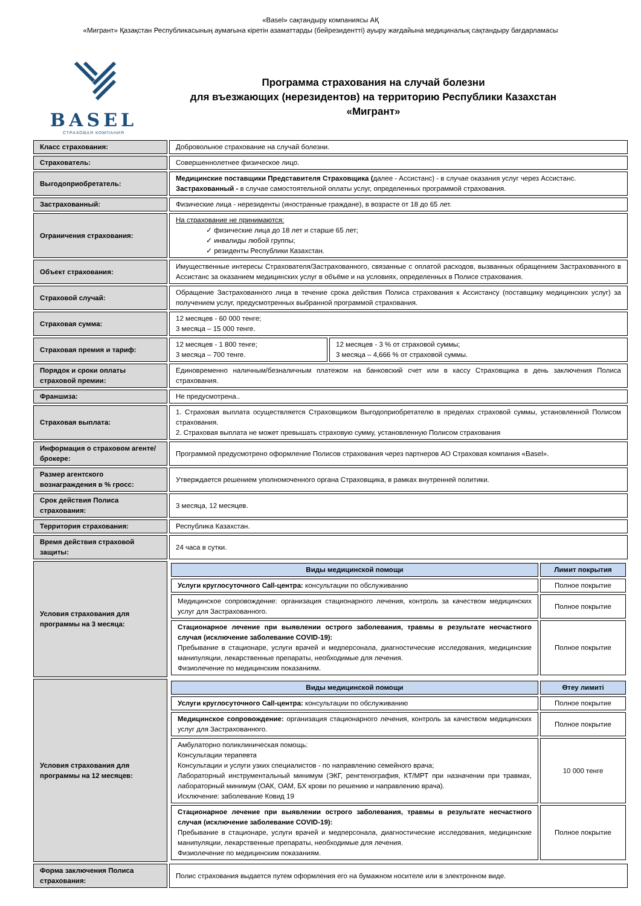«Basel» сақтандыру компаниясы АҚ
«Мигрант» Қазақстан Республикасының аумағына кіретін азаматтарды (бейрезидентті) ауыру жағдайына медициналық сақтандыру бағдарламасы
BASEL
СТРАХОВАЯ КОМПАНИЯ
Программа страхования на случай болезни
для въезжающих (нерезидентов) на территорию Республики Казахстан
«Мигрант»
| Класс страхования: | Добровольное страхование на случай болезни. | |
| Страхователь: | Совершеннолетнее физическое лицо. | |
| Выгодоприобретатель: | Медицинские поставщики Представителя Страховщика ( далее - Ассистанс) - в случае оказания услуг через Ассистанс. Застрахованный - в случае самостоятельной оплаты услуг, определенных программой страхования. | |
| Застрахованный: | Физические лица - нерезиденты (иностранные граждане), в возрасте от 18 до 65 лет. | |
| Ограничения страхования: | На страхование не принимаются: ✓ физические лица до 18 лет и старше 65 лет; ✓ инвалиды любой группы; ✓ резиденты Республики Казахстан. | |
| Объект страхования: | Имущественные интересы Страхователя/Застрахованного, связанные с оплатой расходов, вызванных обращением Застрахованного в Ассистанс за оказанием медицинских услуг в объёме и на условиях, определенных в Полисе страхования. | |
| Страховой случай: | Обращение Застрахованного лица в течение срока действия Полиса страхования к Ассистансу (поставщику медицинских услуг) за получением услуг, предусмотренных выбранной программой страхования. | |
| Страховая сумма: | 12 месяцев - 60 000 тенге; 3 месяца – 15 000 тенге. | |
| Страховая премия и тариф: | 12 месяцев - 1 800 тенге; 3 месяца – 700 тенге. | 12 месяцев - 3 % от страховой суммы; 3 месяца – 4,666 % от страховой суммы. |
| Порядок и сроки оплаты страховой премии: | Единовременно наличным/безналичным платежом на банковский счет или в кассу Страховщика в день заключения Полиса страхования. | |
| Франшиза: | Не предусмотрена.. | |
| Страховая выплата: | 1. Страховая выплата осуществляется Страховщиком Выгодоприобретателю в пределах страховой суммы, установленной Полисом страхования. 2. Страховая выплата не может превышать страховую сумму, установленную Полисом страхования | |
| Информация о страховом агенте/ брокере: | Программой предусмотрено оформление Полисов страхования через партнеров АО Страховая компания «Basel». | |
| Размер агентского вознаграждения в % гросс: | Утверждается решением уполномоченного органа Страховщика, в рамках внутренней политики. | |
| Срок действия Полиса страхования: | 3 месяца, 12 месяцев. | |
| Территория страхования: | Республика Казахстан. | |
| Время действия страховой защиты: | 24 часа в сутки. | |
| Условия страхования для программы на 3 месяца: | / Виды медицинской помощи / Лимит покрытия / / --- / --- / / Услуги круглосуточного Call-центра: консультации по обслуживанию / Полное покрытие / / Медицинское сопровождение: организация стационарного лечения, контроль за качеством медицинских услуг для Застрахованного. / Полное покрытие / / Стационарное лечение при выявлении острого заболевания, травмы в результате несчастного случая (исключение заболевание COVID-19): Пребывание в стационаре, услуги врачей и медперсонала, диагностические исследования, медицинские манипуляции, лекарственные препараты, необходимые для лечения. Физиолечение по медицинским показаниям. / Полное покрытие / | |
| Условия страхования для программы на 12 месяцев: | / Виды медицинской помощи / Өтеу лимиті / / --- / --- / / Услуги круглосуточного Call-центра: консультации по обслуживанию / Полное покрытие / / Медицинское сопровождение: организация стационарного лечения, контроль за качеством медицинских услуг для Застрахованного. / Полное покрытие / / Амбулаторно поликлиническая помощь: Консультации терапевта Консультации и услуги узких специалистов - по направлению семейного врача; Лабораторный инструментальный минимум (ЭКГ, ренгтенография, КТ/МРТ при назначении при травмах, лабораторный минимум (ОАК, ОАМ, БХ крови по решению и направлению врача). Исключение: заболевание Ковид 19 / 10 000 тенге / / Стационарное лечение при выявлении острого заболевания, травмы в результате несчастного случая (исключение заболевание COVID-19): Пребывание в стационаре, услуги врачей и медперсонала, диагностические исследования, медицинские манипуляции, лекарственные препараты, необходимые для лечения. Физиолечение по медицинским показаниям. / Полное покрытие / | |
| Форма заключения Полиса страхования: | Полис страхования выдается путем оформления его на бумажном носителе или в электронном виде. | |